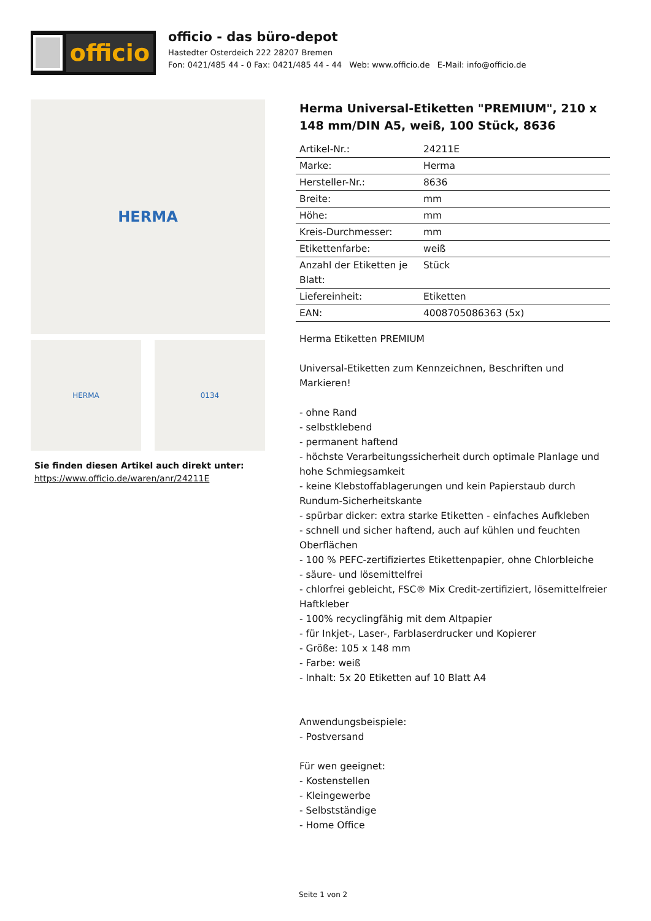officio
officio - das büro-depot
Hastedter Osterdeich 222 28207 Bremen
Fon: 0421/485 44 - 0 Fax: 0421/485 44 - 44 Web: www.officio.de E-Mail: info@officio.de
HERMA
HERMA 0134
Sie finden diesen Artikel auch direkt unter:
https://www.officio.de/waren/anr/24211E
Herma Universal-Etiketten "PREMIUM", 210 x 148 mm/DIN A5, weiß, 100 Stück, 8636
| Artikel-Nr.: | 24211E |
| Marke: | Herma |
| Hersteller-Nr.: | 8636 |
| Breite: | mm |
| Höhe: | mm |
| Kreis-Durchmesser: | mm |
| Etikettenfarbe: | weiß |
| Anzahl der Etiketten je Blatt: | Stück |
| Liefereinheit: | Etiketten |
| EAN: | 4008705086363 (5x) |
Herma Etiketten PREMIUM
Universal-Etiketten zum Kennzeichnen, Beschriften und Markieren!
- ohne Rand
- selbstklebend
- permanent haftend
- höchste Verarbeitungssicherheit durch optimale Planlage und hohe Schmiegsamkeit
- keine Klebstoffablagerungen und kein Papierstaub durch Rundum-Sicherheitskante
- spürbar dicker: extra starke Etiketten - einfaches Aufkleben
- schnell und sicher haftend, auch auf kühlen und feuchten Oberflächen
- 100 % PEFC-zertifiziertes Etikettenpapier, ohne Chlorbleiche
- säure- und lösemittelfrei
- chlorfrei gebleicht, FSC® Mix Credit-zertifiziert, lösemittelfreier Haftkleber
- 100% recyclingfähig mit dem Altpapier
- für Inkjet-, Laser-, Farblaserdrucker und Kopierer
- Größe: 105 x 148 mm
- Farbe: weiß
- Inhalt: 5x 20 Etiketten auf 10 Blatt A4
Anwendungsbeispiele:
- Postversand
Für wen geeignet:
- Kostenstellen
- Kleingewerbe
- Selbstständige
- Home Office
Seite 1 von 2